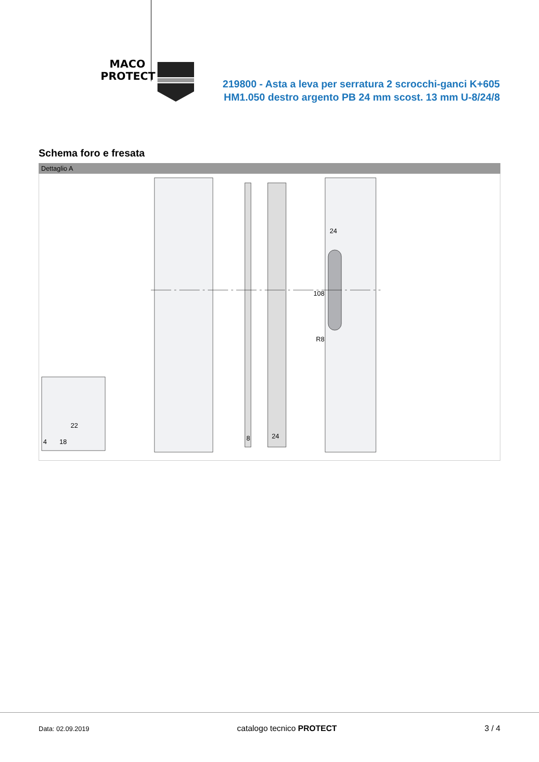MACO
PROTECT
219800 - Asta a leva per serratura 2 scrocchi-ganci K+605 HM1.050 destro argento PB 24 mm scost. 13 mm U-8/24/8
Schema foro e fresata
Dettaglio A
4
18
22
8
24
24
108
R8
Data: 02.09.2019 catalogo tecnico PROTECT 3 / 4